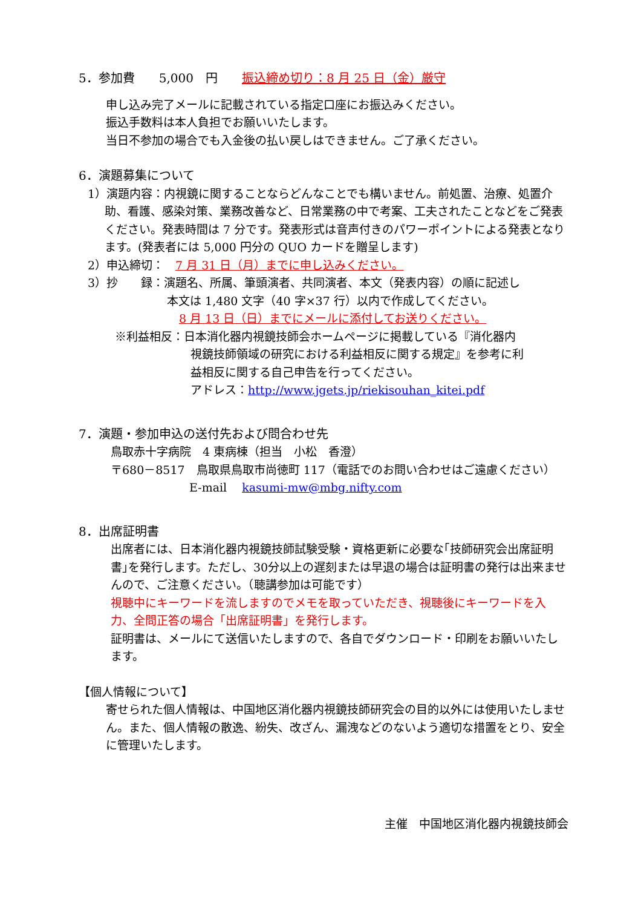5．参加費　　5,000　円　　振込締め切り：8 月 25 日（金）厳守
申し込み完了メールに記載されている指定口座にお振込みください。
振込手数料は本人負担でお願いいたします。
当日不参加の場合でも入金後の払い戻しはできません。ご了承ください。
6．演題募集について
1）演題内容：内視鏡に関することならどんなことでも構いません。前処置、治療、処置介助、看護、感染対策、業務改善など、日常業務の中で考案、工夫されたことなどをご発表ください。発表時間は 7 分です。発表形式は音声付きのパワーポイントによる発表となります。(発表者には 5,000 円分の QUO カードを贈呈します)
2）申込締切：　7 月 31 日（月）までに申し込みください。
3）抄　　録：演題名、所属、筆頭演者、共同演者、本文（発表内容）の順に記述し
本文は 1,480 文字（40 字×37 行）以内で作成してください。
8 月 13 日（日）までにメールに添付してお送りください。
※利益相反：日本消化器内視鏡技師会ホームページに掲載している『消化器内
視鏡技師領域の研究における利益相反に関する規定』を参考に利
益相反に関する自己申告を行ってください。
アドレス：http://www.jgets.jp/riekisouhan_kitei.pdf
7．演題・参加申込の送付先および問合わせ先
鳥取赤十字病院　4 東病棟（担当　小松　香澄）
〒680－8517　鳥取県鳥取市尚徳町 117（電話でのお問い合わせはご遠慮ください）
E-mail　 kasumi-mw@mbg.nifty.com
8．出席証明書
出席者には、日本消化器内視鏡技師試験受験・資格更新に必要な｢技師研究会出席証明書｣を発行します。ただし、30分以上の遅刻または早退の場合は証明書の発行は出来ませんので、ご注意ください。（聴講参加は可能です）
視聴中にキーワードを流しますのでメモを取っていただき、視聴後にキーワードを入力、全問正答の場合「出席証明書」を発行します。
証明書は、メールにて送信いたしますので、各自でダウンロード・印刷をお願いいたします。
【個人情報について】
寄せられた個人情報は、中国地区消化器内視鏡技師研究会の目的以外には使用いたしません。また、個人情報の散逸、紛失、改ざん、漏洩などのないよう適切な措置をとり、安全に管理いたします。
主催　中国地区消化器内視鏡技師会